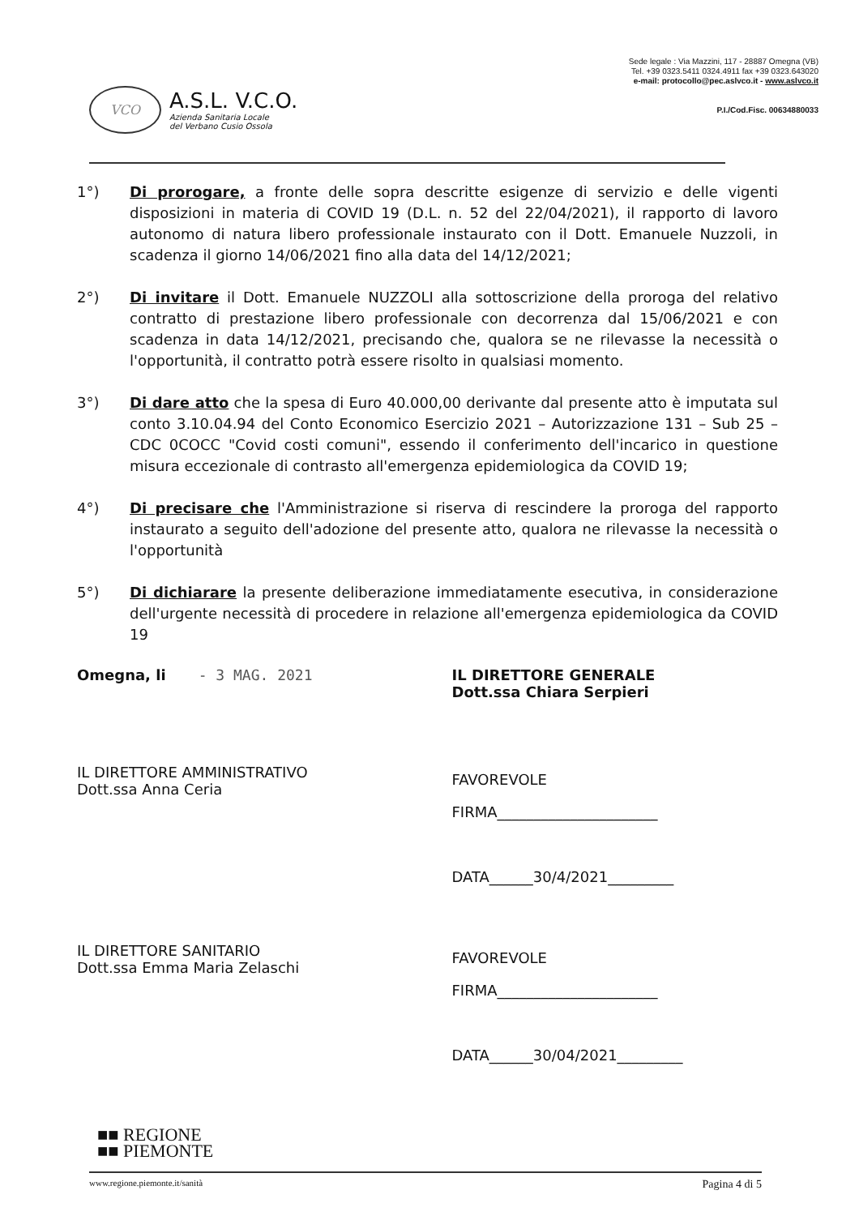VCO
A.S.L. V.C.O.
Azienda Sanitaria Locale
del Verbano Cusio Ossola
Sede legale : Via Mazzini, 117 - 28887 Omegna (VB)
Tel. +39 0323.5411 0324.4911 fax +39 0323.643020
e-mail: protocollo@pec.aslvco.it - www.aslvco.it
P.I./Cod.Fisc. 00634880033
1°) Di prorogare, a fronte delle sopra descritte esigenze di servizio e delle vigenti disposizioni in materia di COVID 19 (D.L. n. 52 del 22/04/2021), il rapporto di lavoro autonomo di natura libero professionale instaurato con il Dott. Emanuele Nuzzoli, in scadenza il giorno 14/06/2021 fino alla data del 14/12/2021;
2°) Di invitare il Dott. Emanuele NUZZOLI alla sottoscrizione della proroga del relativo contratto di prestazione libero professionale con decorrenza dal 15/06/2021 e con scadenza in data 14/12/2021, precisando che, qualora se ne rilevasse la necessità o l'opportunità, il contratto potrà essere risolto in qualsiasi momento.
3°) Di dare atto che la spesa di Euro 40.000,00 derivante dal presente atto è imputata sul conto 3.10.04.94 del Conto Economico Esercizio 2021 – Autorizzazione 131 – Sub 25 – CDC 0COCC "Covid costi comuni", essendo il conferimento dell'incarico in questione misura eccezionale di contrasto all'emergenza epidemiologica da COVID 19;
4°) Di precisare che l'Amministrazione si riserva di rescindere la proroga del rapporto instaurato a seguito dell'adozione del presente atto, qualora ne rilevasse la necessità o l'opportunità
5°) Di dichiarare la presente deliberazione immediatamente esecutiva, in considerazione dell'urgente necessità di procedere in relazione all'emergenza epidemiologica da COVID 19
Omegna, li - 3 MAG. 2021 IL DIRETTORE GENERALE
Dott.ssa Chiara Serpieri
IL DIRETTORE AMMINISTRATIVO
Dott.ssa Anna Ceria
FAVOREVOLE
FIRMA______________________
DATA______30/4/2021_________
IL DIRETTORE SANITARIO
Dott.ssa Emma Maria Zelaschi
FAVOREVOLE
FIRMA______________________
DATA______30/04/2021_________
■■ REGIONE
■■ PIEMONTE
www.regione.piemonte.it/sanità Pagina 4 di 5